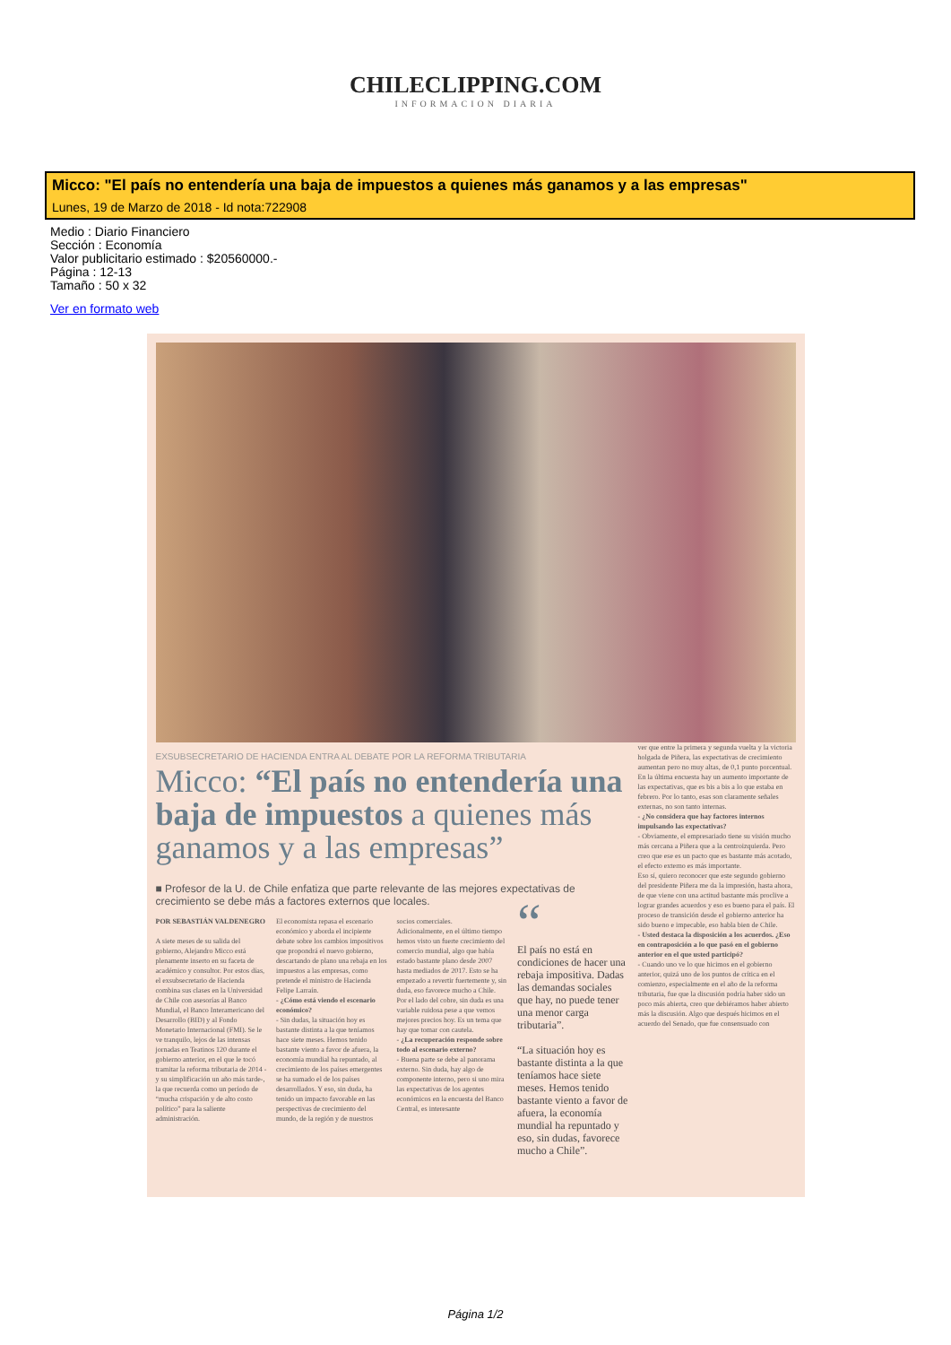CHILECLIPPING.COM
INFORMACION DIARIA
Micco: "El país no entendería una baja de impuestos a quienes más ganamos y a las empresas"
Lunes, 19 de Marzo de 2018 - Id nota:722908
Medio : Diario Financiero
Sección : Economía
Valor publicitario estimado : $20560000.-
Página : 12-13
Tamaño : 50 x 32
Ver en formato web
EXSUBSECRETARIO DE HACIENDA ENTRA AL DEBATE POR LA REFORMA TRIBUTARIA
Micco: “El país no entendería una baja de impuestos a quienes más ganamos y a las empresas”
■ Profesor de la U. de Chile enfatiza que parte relevante de las mejores expectativas de crecimiento se debe más a factores externos que locales.
POR SEBASTIÁN VALDENEGRO
A siete meses de su salida del gobierno, Alejandro Micco está plenamente inserto en su faceta de académico y consultor. Por estos días, el exsubsecretario de Hacienda combina sus clases en la Universidad de Chile con asesorías al Banco Mundial, el Banco Interamericano del Desarrollo (BID) y al Fondo Monetario Internacional (FMI). Se le ve tranquilo, lejos de las intensas jornadas en Teatinos 120 durante el gobierno anterior, en el que le tocó tramitar la reforma tributaria de 2014 -y su simplificación un año más tarde-, la que recuerda como un período de “mucha crispación y de alto costo político” para la saliente administración.
El economista repasa el escenario económico y aborda el incipiente debate sobre los cambios impositivos que propondrá el nuevo gobierno, descartando de plano una rebaja en los impuestos a las empresas, como pretende el ministro de Hacienda Felipe Larraín.
- ¿Cómo está viendo el escenario económico?
- Sin dudas, la situación hoy es bastante distinta a la que teníamos hace siete meses. Hemos tenido bastante viento a favor de afuera, la economía mundial ha repuntado, al crecimiento de los países emergentes se ha sumado el de los países desarrollados. Y eso, sin duda, ha tenido un impacto favorable en las perspectivas de crecimiento del mundo, de la región y de nuestros
socios comerciales.
Adicionalmente, en el último tiempo hemos visto un fuerte crecimiento del comercio mundial, algo que había estado bastante plano desde 2007 hasta mediados de 2017. Esto se ha empezado a revertir fuertemente y, sin duda, eso favorece mucho a Chile.
Por el lado del cobre, sin duda es una variable ruidosa pese a que vemos mejores precios hoy. Es un tema que hay que tomar con cautela.
- ¿La recuperación responde sobre todo al escenario externo?
- Buena parte se debe al panorama externo. Sin duda, hay algo de componente interno, pero si uno mira las expectativas de los agentes económicos en la encuesta del Banco Central, es interesante
“
El país no está en condiciones de hacer una rebaja impositiva. Dadas las demandas sociales que hay, no puede tener una menor carga tributaria”.
“La situación hoy es bastante distinta a la que teníamos hace siete meses. Hemos tenido bastante viento a favor de afuera, la economía mundial ha repuntado y eso, sin dudas, favorece mucho a Chile”.
ver que entre la primera y segunda vuelta y la victoria holgada de Piñera, las expectativas de crecimiento aumentan pero no muy altas, de 0,1 punto porcentual. En la última encuesta hay un aumento importante de las expectativas, que es bis a bis a lo que estaba en febrero. Por lo tanto, esas son claramente señales externas, no son tanto internas.
- ¿No considera que hay factores internos impulsando las expectativas?
- Obviamente, el empresariado tiene su visión mucho más cercana a Piñera que a la centroizquierda. Pero creo que ese es un pacto que es bastante más acotado, el efecto externo es más importante.
Eso sí, quiero reconocer que este segundo gobierno del presidente Piñera me da la impresión, hasta ahora, de que viene con una actitud bastante más proclive a lograr grandes acuerdos y eso es bueno para el país. El proceso de transición desde el gobierno anterior ha sido bueno e impecable, eso habla bien de Chile.
- Usted destaca la disposición a los acuerdos. ¿Eso en contraposición a lo que pasó en el gobierno anterior en el que usted participó?
- Cuando uno ve lo que hicimos en el gobierno anterior, quizá uno de los puntos de crítica en el comienzo, especialmente en el año de la reforma tributaria, fue que la discusión podría haber sido un poco más abierta, creo que debiéramos haber abierto más la discusión. Algo que después hicimos en el acuerdo del Senado, que fue consensuado con
Página 1/2